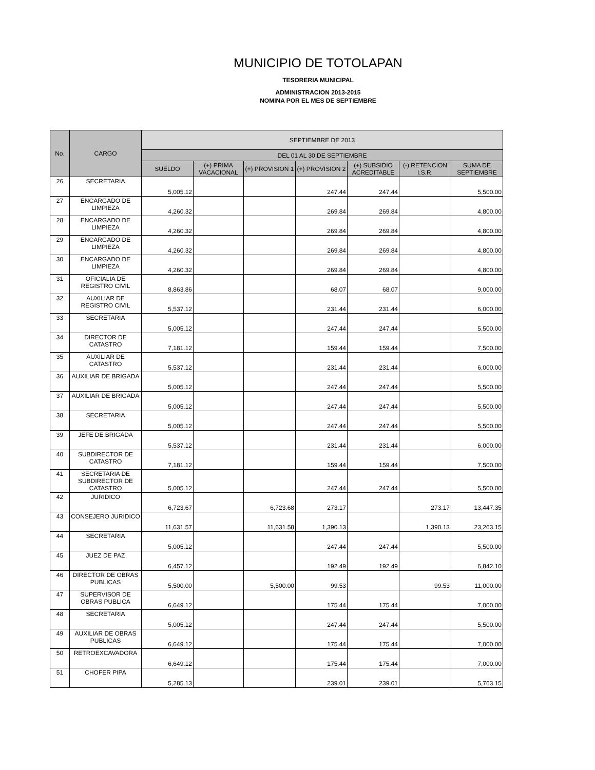MUNICIPIO DE TOTOLAPAN
TESORERIA MUNICIPAL
ADMINISTRACION 2013-2015
NOMINA POR EL MES DE SEPTIEMBRE
| No. | CARGO | SEPTIEMBRE DE 2013 | | | | | | |
| --- | --- | --- | --- | --- | --- | --- | --- | --- |
| | | DEL 01 AL 30 DE SEPTIEMBRE | | | | | | |
| | | SUELDO | (+) PRIMA VACACIONAL | (+) PROVISION 1 | (+) PROVISION 2 | (+) SUBSIDIO ACREDITABLE | (-) RETENCION I.S.R. | SUMA DE SEPTIEMBRE |
| 26 | SECRETARIA | 5,005.12 | | | 247.44 | 247.44 | | 5,500.00 |
| 27 | ENCARGADO DE LIMPIEZA | 4,260.32 | | | 269.84 | 269.84 | | 4,800.00 |
| 28 | ENCARGADO DE LIMPIEZA | 4,260.32 | | | 269.84 | 269.84 | | 4,800.00 |
| 29 | ENCARGADO DE LIMPIEZA | 4,260.32 | | | 269.84 | 269.84 | | 4,800.00 |
| 30 | ENCARGADO DE LIMPIEZA | 4,260.32 | | | 269.84 | 269.84 | | 4,800.00 |
| 31 | OFICIALIA DE REGISTRO CIVIL | 8,863.86 | | | 68.07 | 68.07 | | 9,000.00 |
| 32 | AUXILIAR DE REGISTRO CIVIL | 5,537.12 | | | 231.44 | 231.44 | | 6,000.00 |
| 33 | SECRETARIA | 5,005.12 | | | 247.44 | 247.44 | | 5,500.00 |
| 34 | DIRECTOR DE CATASTRO | 7,181.12 | | | 159.44 | 159.44 | | 7,500.00 |
| 35 | AUXILIAR DE CATASTRO | 5,537.12 | | | 231.44 | 231.44 | | 6,000.00 |
| 36 | AUXILIAR DE BRIGADA | 5,005.12 | | | 247.44 | 247.44 | | 5,500.00 |
| 37 | AUXILIAR DE BRIGADA | 5,005.12 | | | 247.44 | 247.44 | | 5,500.00 |
| 38 | SECRETARIA | 5,005.12 | | | 247.44 | 247.44 | | 5,500.00 |
| 39 | JEFE DE BRIGADA | 5,537.12 | | | 231.44 | 231.44 | | 6,000.00 |
| 40 | SUBDIRECTOR DE CATASTRO | 7,181.12 | | | 159.44 | 159.44 | | 7,500.00 |
| 41 | SECRETARIA DE SUBDIRECTOR DE CATASTRO | 5,005.12 | | | 247.44 | 247.44 | | 5,500.00 |
| 42 | JURIDICO | 6,723.67 | | 6,723.68 | 273.17 | | 273.17 | 13,447.35 |
| 43 | CONSEJERO JURIDICO | 11,631.57 | | 11,631.58 | 1,390.13 | | 1,390.13 | 23,263.15 |
| 44 | SECRETARIA | 5,005.12 | | | 247.44 | 247.44 | | 5,500.00 |
| 45 | JUEZ DE PAZ | 6,457.12 | | | 192.49 | 192.49 | | 6,842.10 |
| 46 | DIRECTOR DE OBRAS PUBLICAS | 5,500.00 | | 5,500.00 | 99.53 | | 99.53 | 11,000.00 |
| 47 | SUPERVISOR DE OBRAS PUBLICA | 6,649.12 | | | 175.44 | 175.44 | | 7,000.00 |
| 48 | SECRETARIA | 5,005.12 | | | 247.44 | 247.44 | | 5,500.00 |
| 49 | AUXILIAR DE OBRAS PUBLICAS | 6,649.12 | | | 175.44 | 175.44 | | 7,000.00 |
| 50 | RETROEXCAVADORA | 6,649.12 | | | 175.44 | 175.44 | | 7,000.00 |
| 51 | CHOFER PIPA | 5,285.13 | | | 239.01 | 239.01 | | 5,763.15 |